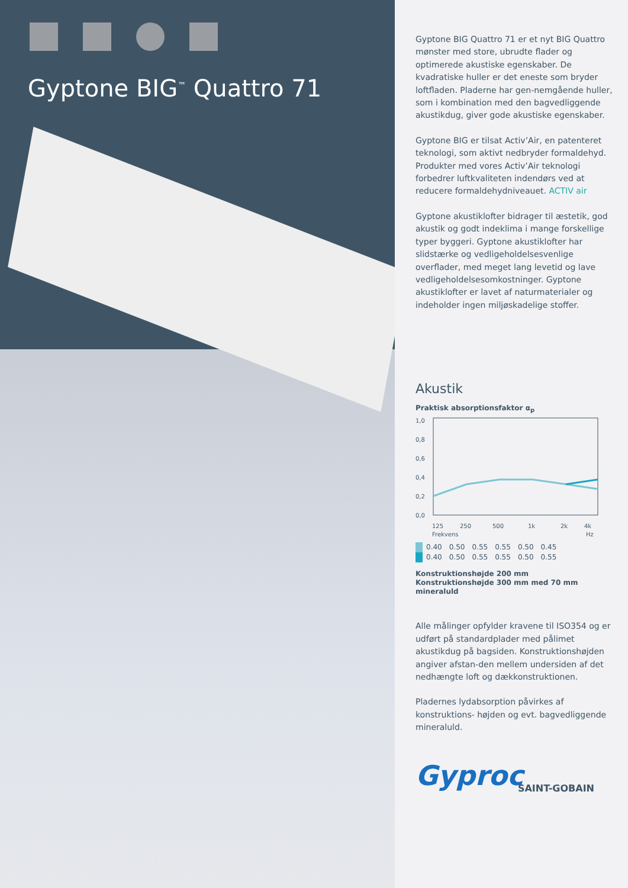Gyptone BIG<sup>™</sup> Quattro 71
Gyptone BIG Quattro 71 er et nyt BIG Quattro mønster med store, ubrudte flader og optimerede akustiske egenskaber. De kvadratiske huller er det eneste som bryder loftfladen. Pladerne har gen-nemgående huller, som i kombination med den bagvedliggende akustikdug, giver gode akustiske egenskaber.
Gyptone BIG er tilsat Activ’Air, en patenteret teknologi, som aktivt nedbryder formaldehyd. Produkter med vores Activ’Air teknologi forbedrer luftkvaliteten indendørs ved at reducere formaldehydniveauet. ACTIV air
Gyptone akustiklofter bidrager til æstetik, god akustik og godt indeklima i mange forskellige typer byggeri. Gyptone akustiklofter har slidstærke og vedligeholdelsesvenlige overflader, med meget lang levetid og lave vedligeholdelsesomkostninger. Gyptone akustiklofter er lavet af naturmaterialer og indeholder ingen miljøskadelige stoffer.
Akustik
Praktisk absorptionsfaktor α<sub>p</sub>
1,0
0,8
0,6
0,4
0,2
0,0
125
250
500
1k
2k
4k
Frekvens
Hz
| | 0.40 | 0.50 | 0.55 | 0.55 | 0.50 | 0.45 |
| | 0.40 | 0.50 | 0.55 | 0.55 | 0.50 | 0.55 |
Konstruktionshøjde 200 mm
Konstruktionshøjde 300 mm med 70 mm mineraluld
Alle målinger opfylder kravene til ISO354 og er udført på standardplader med pålimet akustikdug på bagsiden. Konstruktionshøjden angiver afstan-den mellem undersiden af det nedhængte loft og dækkonstruktionen.
Pladernes lydabsorption påvirkes af konstruktions- højden og evt. bagvedliggende mineraluld.
Gyproc
SAINT-GOBAIN